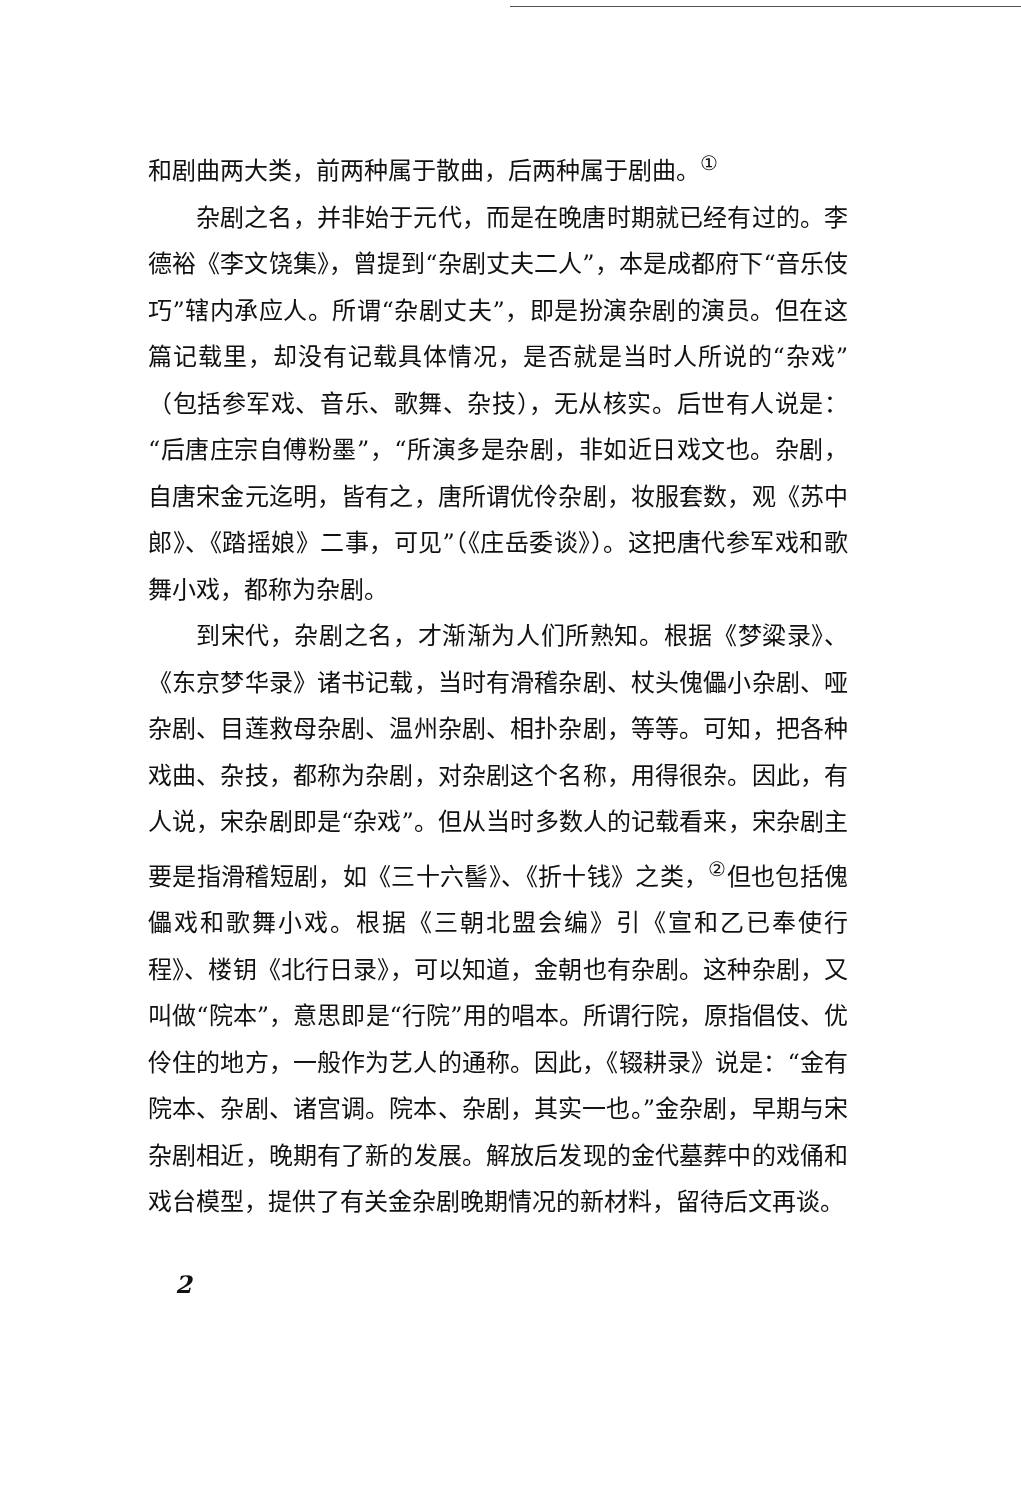和剧曲两大类，前两种属于散曲，后两种属于剧曲。<sup>①</sup>
杂剧之名，并非始于元代，而是在晚唐时期就已经有过的。李德裕《李文饶集》，曾提到“杂剧丈夫二人”，本是成都府下“音乐伎巧”辖内承应人。所谓“杂剧丈夫”，即是扮演杂剧的演员。但在这篇记载里，却没有记载具体情况，是否就是当时人所说的“杂戏”（包括参军戏、音乐、歌舞、杂技），无从核实。后世有人说是：“后唐庄宗自傅粉墨”，“所演多是杂剧，非如近日戏文也。杂剧，自唐宋金元迄明，皆有之，唐所谓优伶杂剧，妆服套数，观《苏中郎》、《踏摇娘》二事，可见”（《庄岳委谈》）。这把唐代参军戏和歌舞小戏，都称为杂剧。
到宋代，杂剧之名，才渐渐为人们所熟知。根据《梦粱录》、《东京梦华录》诸书记载，当时有滑稽杂剧、杖头傀儡小杂剧、哑杂剧、目莲救母杂剧、温州杂剧、相扑杂剧，等等。可知，把各种戏曲、杂技，都称为杂剧，对杂剧这个名称，用得很杂。因此，有人说，宋杂剧即是“杂戏”。但从当时多数人的记载看来，宋杂剧主要是指滑稽短剧，如《三十六髻》、《折十钱》之类，<sup>②</sup>但也包括傀儡戏和歌舞小戏。根据《三朝北盟会编》引《宣和乙已奉使行程》、楼钥《北行日录》，可以知道，金朝也有杂剧。这种杂剧，又叫做“院本”，意思即是“行院”用的唱本。所谓行院，原指倡伎、优伶住的地方，一般作为艺人的通称。因此，《辍耕录》说是：“金有院本、杂剧、诸宫调。院本、杂剧，其实一也。”金杂剧，早期与宋杂剧相近，晚期有了新的发展。解放后发现的金代墓葬中的戏俑和戏台模型，提供了有关金杂剧晚期情况的新材料，留待后文再谈。
2